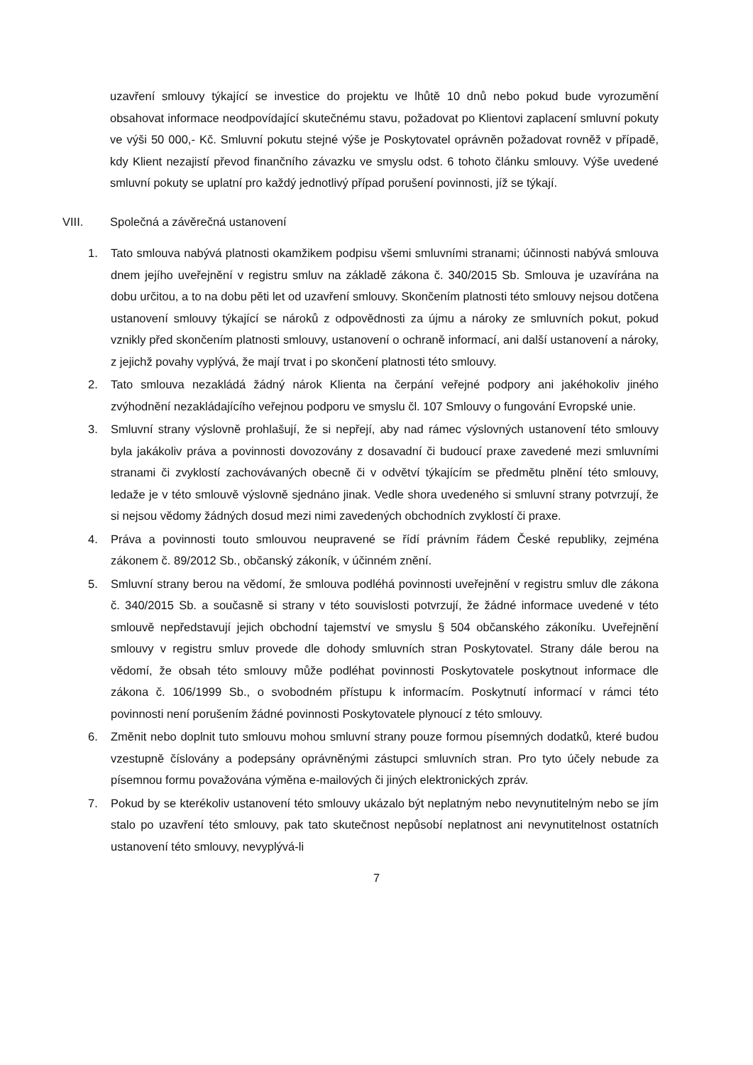uzavření smlouvy týkající se investice do projektu ve lhůtě 10 dnů nebo pokud bude vyrozumění obsahovat informace neodpovídající skutečnému stavu, požadovat po Klientovi zaplacení smluvní pokuty ve výši 50 000,- Kč. Smluvní pokutu stejné výše je Poskytovatel oprávněn požadovat rovněž v případě, kdy Klient nezajistí převod finančního závazku ve smyslu odst. 6 tohoto článku smlouvy. Výše uvedené smluvní pokuty se uplatní pro každý jednotlivý případ porušení povinnosti, jíž se týkají.
VIII. Společná a závěrečná ustanovení
1. Tato smlouva nabývá platnosti okamžikem podpisu všemi smluvními stranami; účinnosti nabývá smlouva dnem jejího uveřejnění v registru smluv na základě zákona č. 340/2015 Sb. Smlouva je uzavírána na dobu určitou, a to na dobu pěti let od uzavření smlouvy. Skončením platnosti této smlouvy nejsou dotčena ustanovení smlouvy týkající se nároků z odpovědnosti za újmu a nároky ze smluvních pokut, pokud vznikly před skončením platnosti smlouvy, ustanovení o ochraně informací, ani další ustanovení a nároky, z jejichž povahy vyplývá, že mají trvat i po skončení platnosti této smlouvy.
2. Tato smlouva nezakládá žádný nárok Klienta na čerpání veřejné podpory ani jakéhokoliv jiného zvýhodnění nezakládajícího veřejnou podporu ve smyslu čl. 107 Smlouvy o fungování Evropské unie.
3. Smluvní strany výslovně prohlašují, že si nepřejí, aby nad rámec výslovných ustanovení této smlouvy byla jakákoliv práva a povinnosti dovozovány z dosavadní či budoucí praxe zavedené mezi smluvními stranami či zvyklostí zachovávaných obecně či v odvětví týkajícím se předmětu plnění této smlouvy, ledaže je v této smlouvě výslovně sjednáno jinak. Vedle shora uvedeného si smluvní strany potvrzují, že si nejsou vědomy žádných dosud mezi nimi zavedených obchodních zvyklostí či praxe.
4. Práva a povinnosti touto smlouvou neupravené se řídí právním řádem České republiky, zejména zákonem č. 89/2012 Sb., občanský zákoník, v účinném znění.
5. Smluvní strany berou na vědomí, že smlouva podléhá povinnosti uveřejnění v registru smluv dle zákona č. 340/2015 Sb. a současně si strany v této souvislosti potvrzují, že žádné informace uvedené v této smlouvě nepředstavují jejich obchodní tajemství ve smyslu § 504 občanského zákoníku. Uveřejnění smlouvy v registru smluv provede dle dohody smluvních stran Poskytovatel. Strany dále berou na vědomí, že obsah této smlouvy může podléhat povinnosti Poskytovatele poskytnout informace dle zákona č. 106/1999 Sb., o svobodném přístupu k informacím. Poskytnutí informací v rámci této povinnosti není porušením žádné povinnosti Poskytovatele plynoucí z této smlouvy.
6. Změnit nebo doplnit tuto smlouvu mohou smluvní strany pouze formou písemných dodatků, které budou vzestupně číslovány a podepsány oprávněnými zástupci smluvních stran. Pro tyto účely nebude za písemnou formu považována výměna e-mailových či jiných elektronických zpráv.
7. Pokud by se kterékoliv ustanovení této smlouvy ukázalo být neplatným nebo nevynutitelným nebo se jím stalo po uzavření této smlouvy, pak tato skutečnost nepůsobí neplatnost ani nevynutitelnost ostatních ustanovení této smlouvy, nevyplývá-li
7